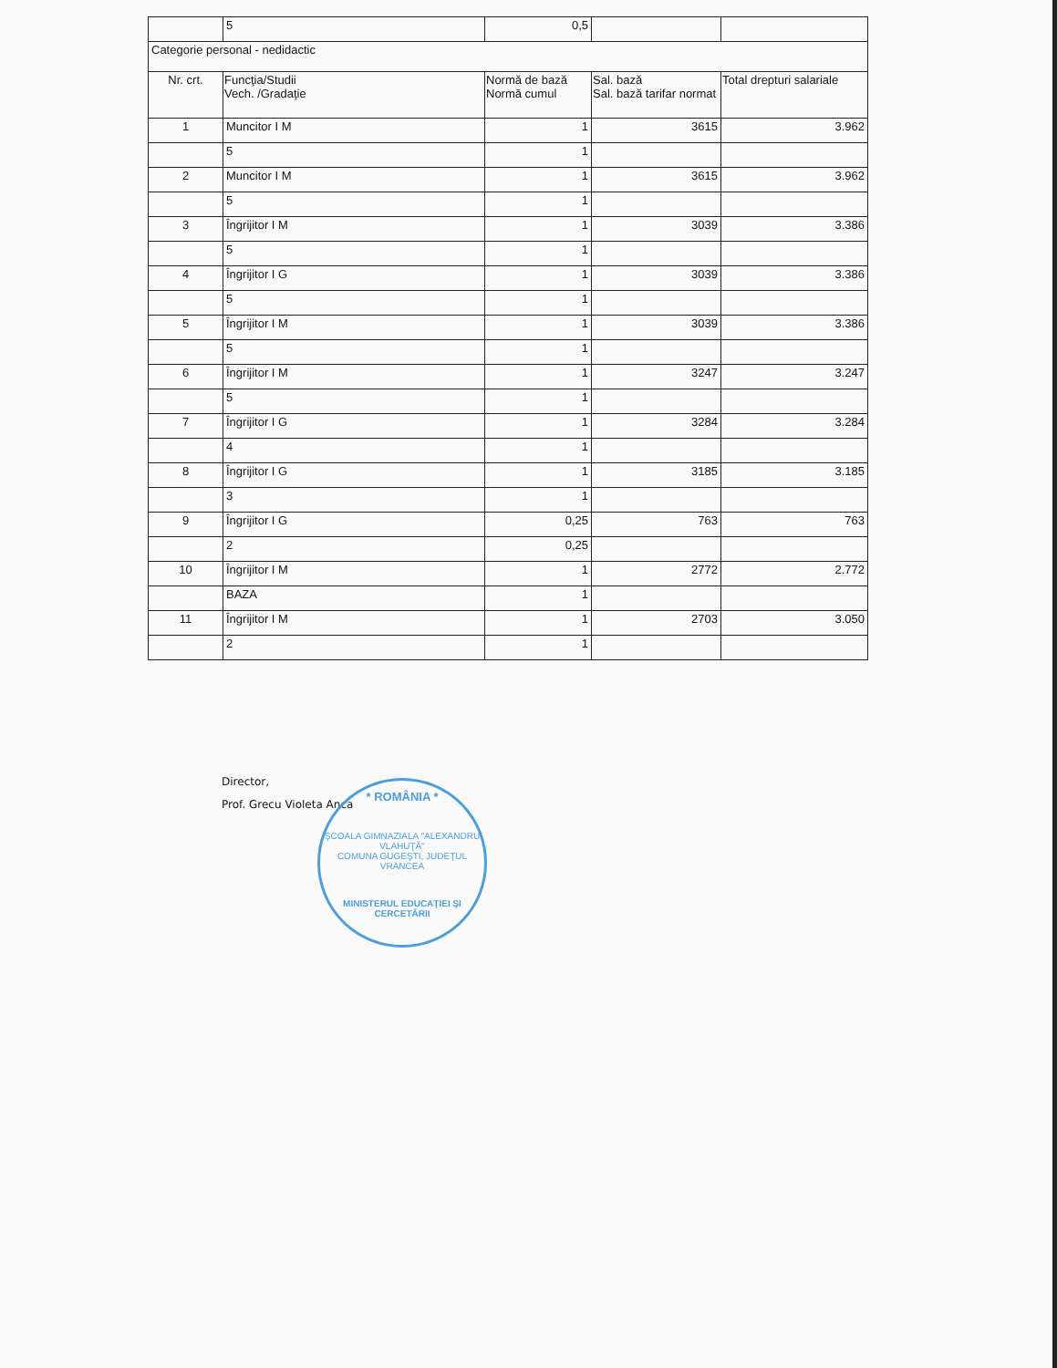| | 5 | 0,5 | | |
| Categorie personal - nedidactic | | | | |
| Nr. crt. | Funcţia/Studii Vech. /Gradaţie | Normă de bază Normă cumul | Sal. bază Sal. bază tarifar normat | Total drepturi salariale |
| 1 | Muncitor I M | 1 | 3615 | 3.962 |
| | 5 | 1 | | |
| 2 | Muncitor I M | 1 | 3615 | 3.962 |
| | 5 | 1 | | |
| 3 | Îngrijitor I M | 1 | 3039 | 3.386 |
| | 5 | 1 | | |
| 4 | Îngrijitor I G | 1 | 3039 | 3.386 |
| | 5 | 1 | | |
| 5 | Îngrijitor I M | 1 | 3039 | 3.386 |
| | 5 | 1 | | |
| 6 | Îngrijitor I M | 1 | 3247 | 3.247 |
| | 5 | 1 | | |
| 7 | Îngrijitor I G | 1 | 3284 | 3.284 |
| | 4 | 1 | | |
| 8 | Îngrijitor I G | 1 | 3185 | 3.185 |
| | 3 | 1 | | |
| 9 | Îngrijitor I G | 0,25 | 763 | 763 |
| | 2 | 0,25 | | |
| 10 | Îngrijitor I M | 1 | 2772 | 2.772 |
| | BAZA | 1 | | |
| 11 | Îngrijitor I M | 1 | 2703 | 3.050 |
| | 2 | 1 | | |
Director,
Prof. Grecu Violeta Anca
* ROMÂNIA *
ŞCOALA GIMNAZIALA "ALEXANDRU VLAHUŢĂ"
COMUNA GUGEŞTI, JUDEŢUL VRANCEA
MINISTERUL EDUCAŢIEI ŞI CERCETĂRII